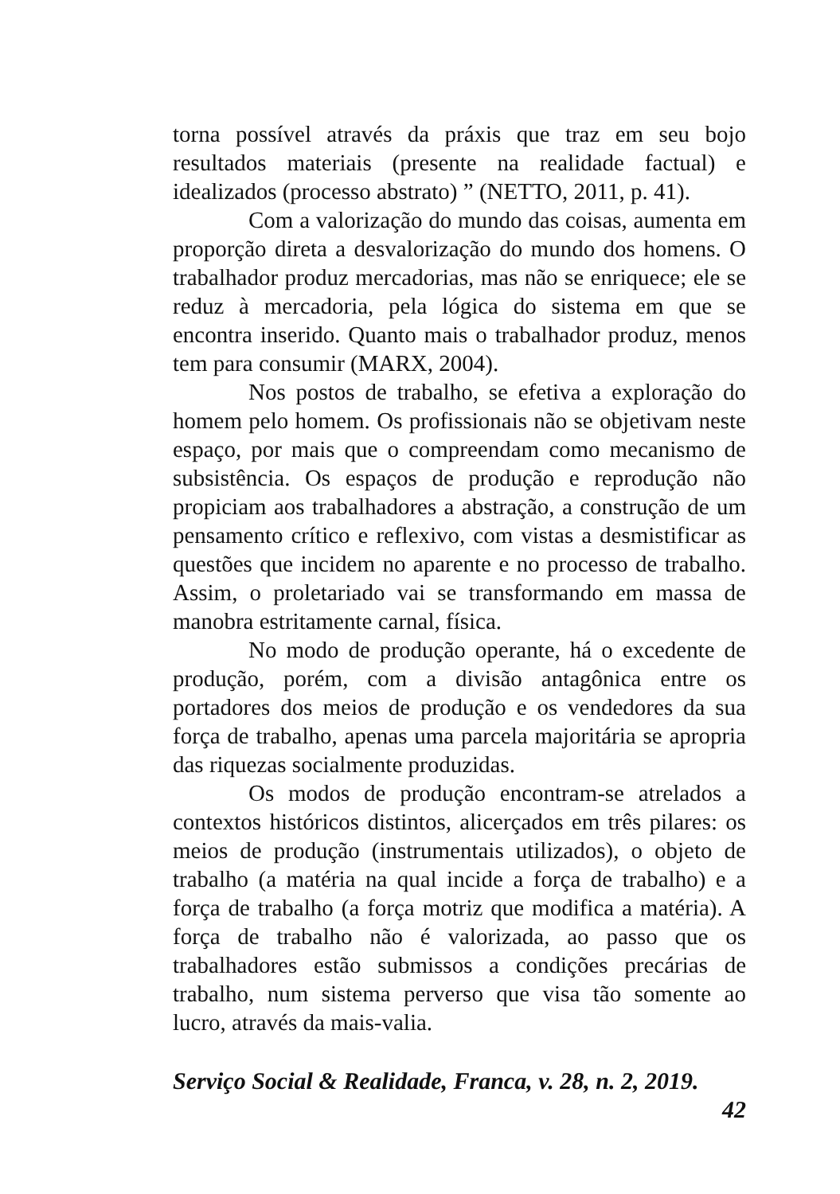torna possível através da práxis que traz em seu bojo resultados materiais (presente na realidade factual) e idealizados (processo abstrato) ” (NETTO, 2011, p. 41).
Com a valorização do mundo das coisas, aumenta em proporção direta a desvalorização do mundo dos homens. O trabalhador produz mercadorias, mas não se enriquece; ele se reduz à mercadoria, pela lógica do sistema em que se encontra inserido. Quanto mais o trabalhador produz, menos tem para consumir (MARX, 2004).
Nos postos de trabalho, se efetiva a exploração do homem pelo homem. Os profissionais não se objetivam neste espaço, por mais que o compreendam como mecanismo de subsistência. Os espaços de produção e reprodução não propiciam aos trabalhadores a abstração, a construção de um pensamento crítico e reflexivo, com vistas a desmistificar as questões que incidem no aparente e no processo de trabalho. Assim, o proletariado vai se transformando em massa de manobra estritamente carnal, física.
No modo de produção operante, há o excedente de produção, porém, com a divisão antagônica entre os portadores dos meios de produção e os vendedores da sua força de trabalho, apenas uma parcela majoritária se apropria das riquezas socialmente produzidas.
Os modos de produção encontram-se atrelados a contextos históricos distintos, alicerçados em três pilares: os meios de produção (instrumentais utilizados), o objeto de trabalho (a matéria na qual incide a força de trabalho) e a força de trabalho (a força motriz que modifica a matéria). A força de trabalho não é valorizada, ao passo que os trabalhadores estão submissos a condições precárias de trabalho, num sistema perverso que visa tão somente ao lucro, através da mais-valia.
Serviço Social & Realidade, Franca, v. 28, n. 2, 2019.
42